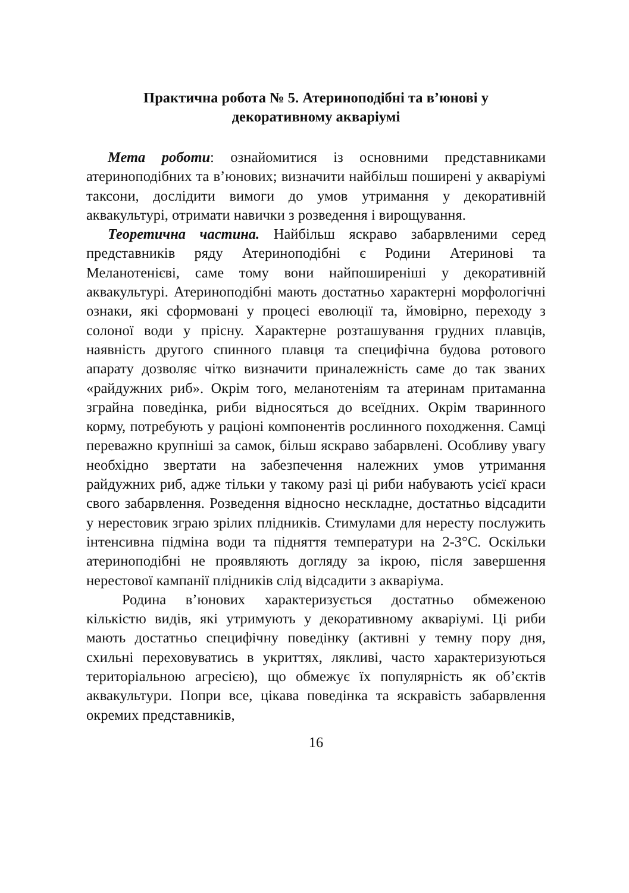Практична робота № 5. Атериноподібні та в’юнові у
декоративному акваріумі
Мета роботи: ознайомитися із основними представниками атериноподібних та в’юнових; визначити найбільш поширені у акваріумі таксони, дослідити вимоги до умов утримання у декоративній аквакультурі, отримати навички з розведення і вирощування.
Теоретична частина. Найбільш яскраво забарвленими серед представників ряду Атериноподібні є Родини Атеринові та Меланотенієві, саме тому вони найпоширеніші у декоративній аквакультурі. Атериноподібні мають достатньо характерні морфологічні ознаки, які сформовані у процесі еволюції та, ймовірно, переходу з солоної води у прісну. Характерне розташування грудних плавців, наявність другого спинного плавця та специфічна будова ротового апарату дозволяє чітко визначити приналежність саме до так званих «райдужних риб». Окрім того, меланотеніям та атеринам притаманна зграйна поведінка, риби відносяться до всеїдних. Окрім тваринного корму, потребують у раціоні компонентів рослинного походження. Самці переважно крупніші за самок, більш яскраво забарвлені. Особливу увагу необхідно звертати на забезпечення належних умов утримання райдужних риб, адже тільки у такому разі ці риби набувають усієї краси свого забарвлення. Розведення відносно нескладне, достатньо відсадити у нерестовик зграю зрілих плідників. Стимулами для нересту послужить інтенсивна підміна води та підняття температури на 2-3°С. Оскільки атериноподібні не проявляють догляду за ікрою, після завершення нерестової кампанії плідників слід відсадити з акваріума.
Родина в’юнових характеризується достатньо обмеженою кількістю видів, які утримують у декоративному акваріумі. Ці риби мають достатньо специфічну поведінку (активні у темну пору дня, схильні переховуватись в укриттях, лякливі, часто характеризуються територіальною агресією), що обмежує їх популярність як об’єктів аквакультури. Попри все, цікава поведінка та яскравість забарвлення окремих представників,
16